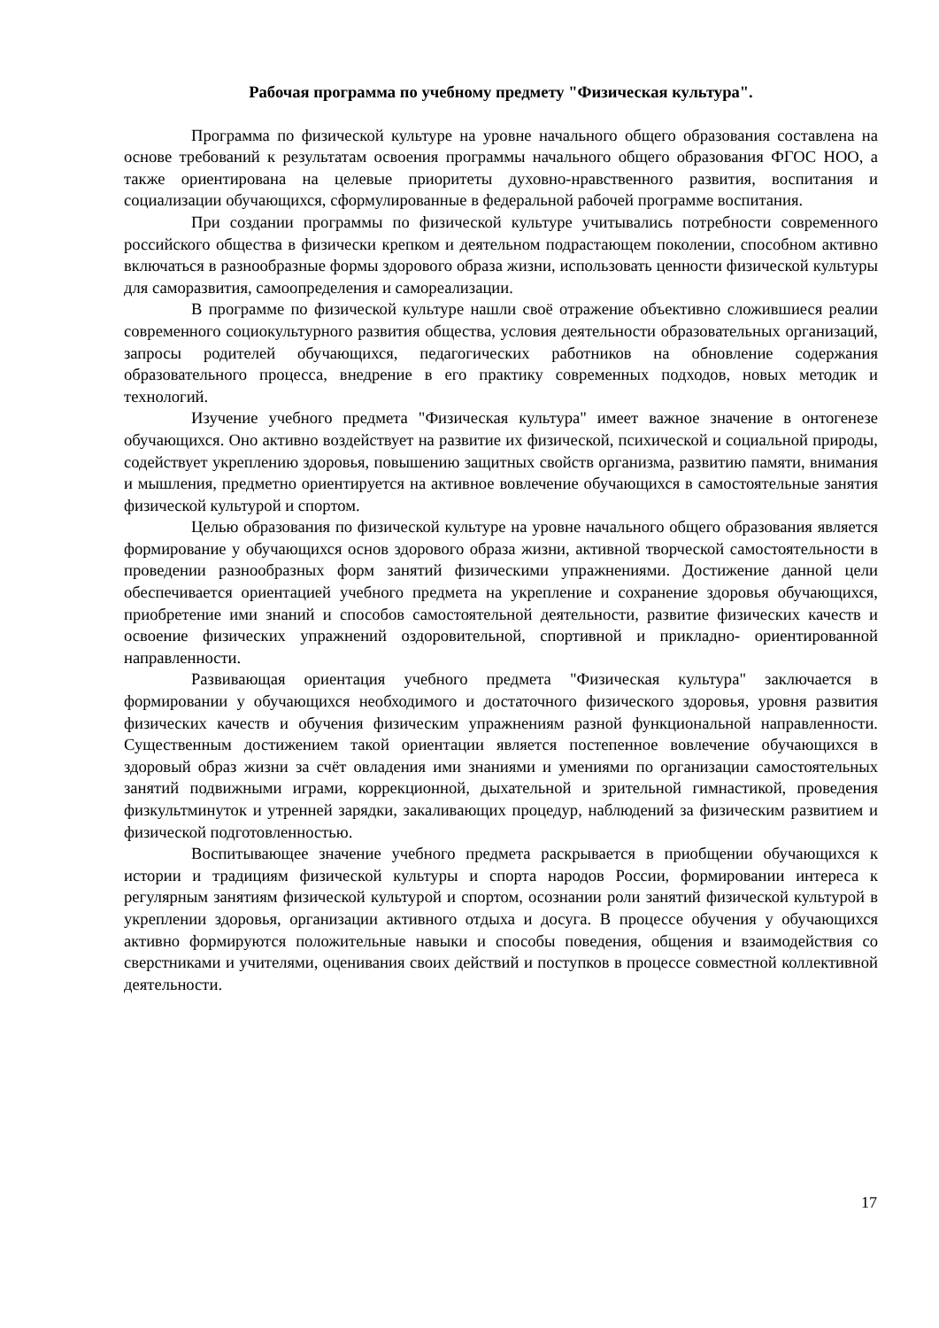Рабочая программа по учебному предмету "Физическая культура".
Программа по физической культуре на уровне начального общего образования составлена на основе требований к результатам освоения программы начального общего образования ФГОС НОО, а также ориентирована на целевые приоритеты духовно-нравственного развития, воспитания и социализации обучающихся, сформулированные в федеральной рабочей программе воспитания.
При создании программы по физической культуре учитывались потребности современного российского общества в физически крепком и деятельном подрастающем поколении, способном активно включаться в разнообразные формы здорового образа жизни, использовать ценности физической культуры для саморазвития, самоопределения и самореализации.
В программе по физической культуре нашли своё отражение объективно сложившиеся реалии современного социокультурного развития общества, условия деятельности образовательных организаций, запросы родителей обучающихся, педагогических работников на обновление содержания образовательного процесса, внедрение в его практику современных подходов, новых методик и технологий.
Изучение учебного предмета "Физическая культура" имеет важное значение в онтогенезе обучающихся. Оно активно воздействует на развитие их физической, психической и социальной природы, содействует укреплению здоровья, повышению защитных свойств организма, развитию памяти, внимания и мышления, предметно ориентируется на активное вовлечение обучающихся в самостоятельные занятия физической культурой и спортом.
Целью образования по физической культуре на уровне начального общего образования является формирование у обучающихся основ здорового образа жизни, активной творческой самостоятельности в проведении разнообразных форм занятий физическими упражнениями. Достижение данной цели обеспечивается ориентацией учебного предмета на укрепление и сохранение здоровья обучающихся, приобретение ими знаний и способов самостоятельной деятельности, развитие физических качеств и освоение физических упражнений оздоровительной, спортивной и прикладно- ориентированной направленности.
Развивающая ориентация учебного предмета "Физическая культура" заключается в формировании у обучающихся необходимого и достаточного физического здоровья, уровня развития физических качеств и обучения физическим упражнениям разной функциональной направленности. Существенным достижением такой ориентации является постепенное вовлечение обучающихся в здоровый образ жизни за счёт овладения ими знаниями и умениями по организации самостоятельных занятий подвижными играми, коррекционной, дыхательной и зрительной гимнастикой, проведения физкультминуток и утренней зарядки, закаливающих процедур, наблюдений за физическим развитием и физической подготовленностью.
Воспитывающее значение учебного предмета раскрывается в приобщении обучающихся к истории и традициям физической культуры и спорта народов России, формировании интереса к регулярным занятиям физической культурой и спортом, осознании роли занятий физической культурой в укреплении здоровья, организации активного отдыха и досуга. В процессе обучения у обучающихся активно формируются положительные навыки и способы поведения, общения и взаимодействия со сверстниками и учителями, оценивания своих действий и поступков в процессе совместной коллективной деятельности.
17